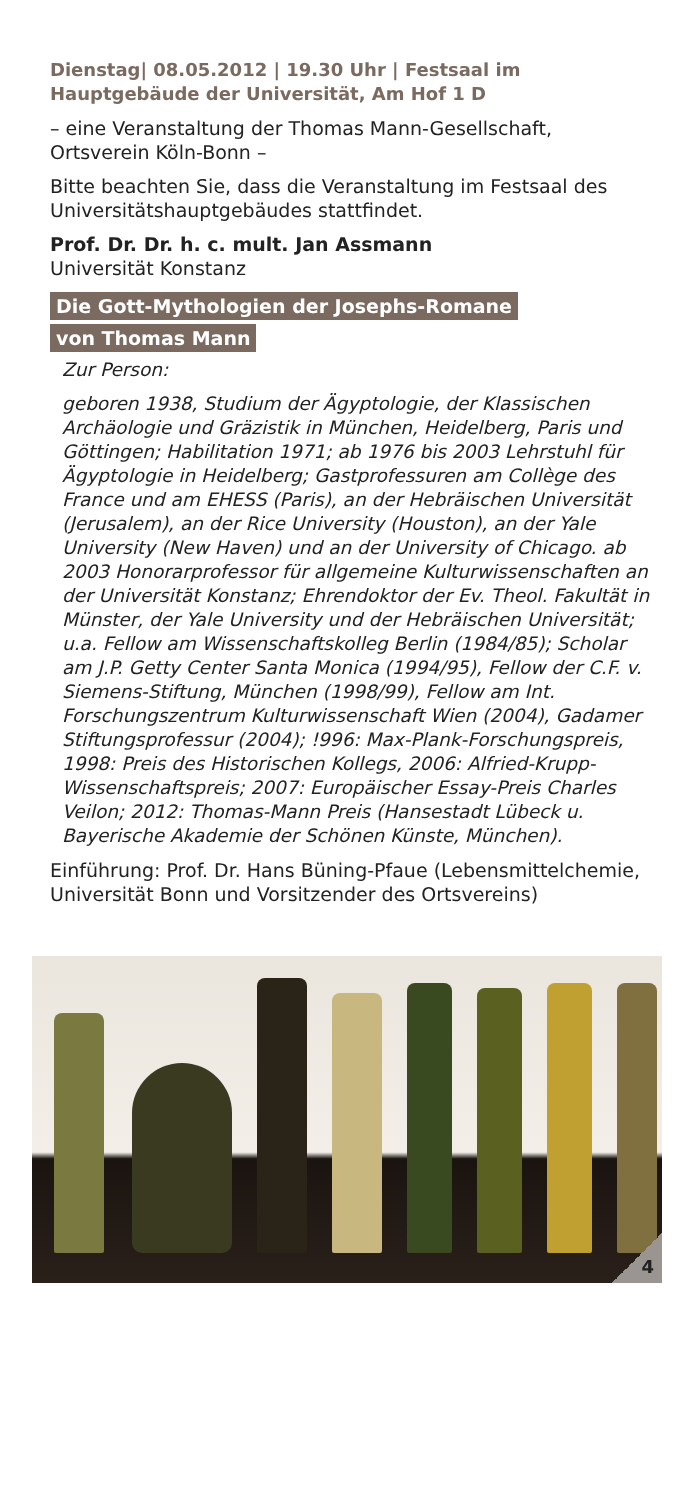Dienstag| 08.05.2012 | 19.30 Uhr | Festsaal im Hauptgebäude der Universität, Am Hof 1 D
– eine Veranstaltung der Thomas Mann-Gesellschaft, Ortsverein Köln-Bonn –
Bitte beachten Sie, dass die Veranstaltung im Festsaal des Universitätshauptgebäudes stattfindet.
Prof. Dr. Dr. h. c. mult. Jan Assmann
Universität Konstanz
Die Gott-Mythologien der Josephs-Romane
von Thomas Mann
Zur Person:
geboren 1938, Studium der Ägyptologie, der Klassischen Archäologie und Gräzistik in München, Heidelberg, Paris und Göttingen; Habilitation 1971; ab 1976 bis 2003 Lehrstuhl für Ägyptologie in Heidelberg; Gastprofessuren am Collège des France und am EHESS (Paris), an der Hebräischen Universität (Jerusalem), an der Rice University (Houston), an der Yale University (New Haven) und an der University of Chicago. ab 2003 Honorarprofessor für allgemeine Kulturwissenschaften an der Universität Konstanz; Ehrendoktor der Ev. Theol. Fakultät in Münster, der Yale University und der Hebräischen Universität; u.a. Fellow am Wissenschaftskolleg Berlin (1984/85); Scholar am J.P. Getty Center Santa Monica (1994/95), Fellow der C.F. v. Siemens-Stiftung, München (1998/99), Fellow am Int. Forschungszentrum Kulturwissenschaft Wien (2004), Gadamer Stiftungsprofessur (2004); !996: Max-Plank-Forschungspreis, 1998: Preis des Historischen Kollegs, 2006: Alfried-Krupp-Wissenschaftspreis; 2007: Europäischer Essay-Preis Charles Veilon; 2012: Thomas-Mann Preis (Hansestadt Lübeck u. Bayerische Akademie der Schönen Künste, München).
Einführung: Prof. Dr. Hans Büning-Pfaue (Lebensmittelchemie, Universität Bonn und Vorsitzender des Ortsvereins)
4